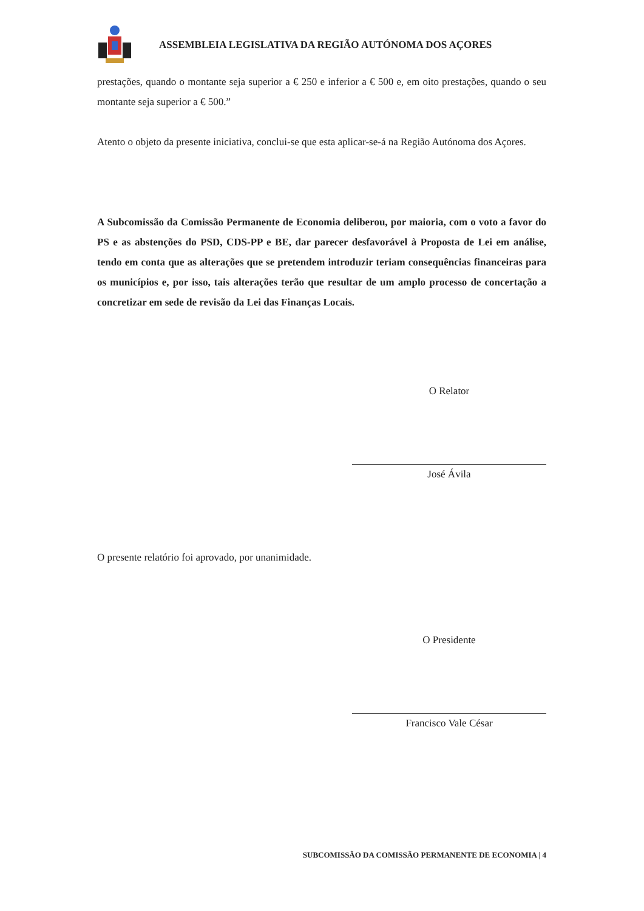ASSEMBLEIA LEGISLATIVA DA REGIÃO AUTÓNOMA DOS AÇORES
prestações, quando o montante seja superior a € 250 e inferior a € 500 e, em oito prestações, quando o seu montante seja superior a € 500.”
Atento o objeto da presente iniciativa, conclui-se que esta aplicar-se-á na Região Autónoma dos Açores.
A Subcomissão da Comissão Permanente de Economia deliberou, por maioria, com o voto a favor do PS e as abstenções do PSD, CDS-PP e BE, dar parecer desfavorável à Proposta de Lei em análise, tendo em conta que as alterações que se pretendem introduzir teriam consequências financeiras para os municípios e, por isso, tais alterações terão que resultar de um amplo processo de concertação a concretizar em sede de revisão da Lei das Finanças Locais.
O Relator
José Ávila
O presente relatório foi aprovado, por unanimidade.
O Presidente
Francisco Vale César
SUBCOMISSÃO DA COMISSÃO PERMANENTE DE ECONOMIA | 4